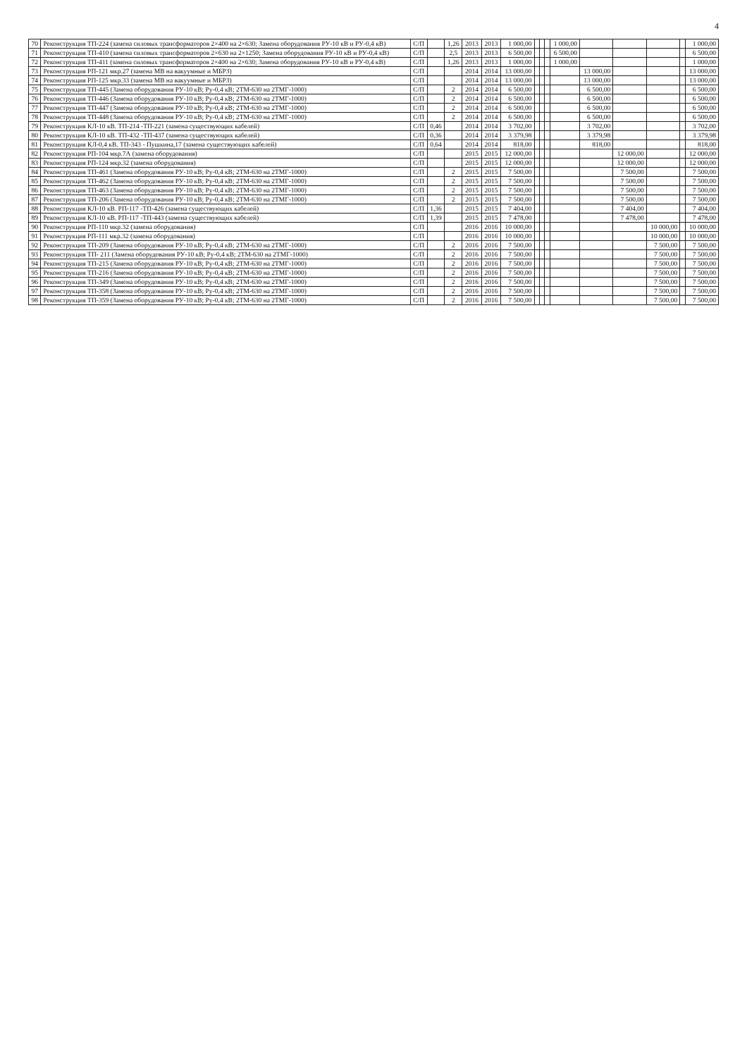4
| 70 | Реконструкция ТП-224 (замена силовых трансформаторов 2×400 на 2×630; Замена оборудования РУ-10 кВ и РУ-0,4 кВ) | С/П | | 1,26 | 2013 | 2013 | 1 000,00 | | | | 1 000,00 | | | | | 1 000,00 |
| 71 | Реконструкция ТП-410 (замена силовых трансформаторов 2×630 на 2×1250; Замена оборудования РУ-10 кВ и РУ-0,4 кВ) | С/П | | 2,5 | 2013 | 2013 | 6 500,00 | | | | 6 500,00 | | | | | 6 500,00 |
| 72 | Реконструкция ТП-411 (замена силовых трансформаторов 2×400 на 2×630; Замена оборудования РУ-10 кВ и РУ-0,4 кВ) | С/П | | 1,26 | 2013 | 2013 | 1 000,00 | | | | 1 000,00 | | | | | 1 000,00 |
| 73 | Реконструкция РП-121 мкр.27 (замена МВ на вакуумные и МБРЗ) | С/П | | | 2014 | 2014 | 13 000,00 | | | | | 13 000,00 | | | | 13 000,00 |
| 74 | Реконструкция РП-125 мкр.33 (замена МВ на вакуумные и МБРЗ) | С/П | | | 2014 | 2014 | 13 000,00 | | | | | 13 000,00 | | | | 13 000,00 |
| 75 | Реконструкция ТП-445 (Замена оборудования РУ-10 кВ; Ру-0,4 кВ; 2ТМ-630 на 2ТМГ-1000) | С/П | | 2 | 2014 | 2014 | 6 500,00 | | | | | 6 500,00 | | | | 6 500,00 |
| 76 | Реконструкция ТП-446 (Замена оборудования РУ-10 кВ; Ру-0,4 кВ; 2ТМ-630 на 2ТМГ-1000) | С/П | | 2 | 2014 | 2014 | 6 500,00 | | | | | 6 500,00 | | | | 6 500,00 |
| 77 | Реконструкция ТП-447 (Замена оборудования РУ-10 кВ; Ру-0,4 кВ; 2ТМ-630 на 2ТМГ-1000) | С/П | | 2 | 2014 | 2014 | 6 500,00 | | | | | 6 500,00 | | | | 6 500,00 |
| 78 | Реконструкция ТП-448 (Замена оборудования РУ-10 кВ; Ру-0,4 кВ; 2ТМ-630 на 2ТМГ-1000) | С/П | | 2 | 2014 | 2014 | 6 500,00 | | | | | 6 500,00 | | | | 6 500,00 |
| 79 | Реконструкция КЛ-10 кВ. ТП-214 -ТП-221 (замена существующих кабелей) | С/П | 0,46 | | 2014 | 2014 | 3 702,00 | | | | | 3 702,00 | | | | 3 702,00 |
| 80 | Реконструкция КЛ-10 кВ. ТП-432 -ТП-437 (замена существующих кабелей) | С/П | 0,36 | | 2014 | 2014 | 3 379,98 | | | | | 3 379,98 | | | | 3 379,98 |
| 81 | Реконструкция КЛ-0,4 кВ. ТП-343 - Пушкина,17 (замена существующих кабелей) | С/П | 0,64 | | 2014 | 2014 | 818,00 | | | | | 818,00 | | | | 818,00 |
| 82 | Реконструкция РП-104 мкр.7А (замена оборудования) | С/П | | | 2015 | 2015 | 12 000,00 | | | | | | 12 000,00 | | | 12 000,00 |
| 83 | Реконструкция РП-124 мкр.32 (замена оборудования) | С/П | | | 2015 | 2015 | 12 000,00 | | | | | | 12 000,00 | | | 12 000,00 |
| 84 | Реконструкция ТП-461 (Замена оборудования РУ-10 кВ; Ру-0,4 кВ; 2ТМ-630 на 2ТМГ-1000) | С/П | | 2 | 2015 | 2015 | 7 500,00 | | | | | | 7 500,00 | | | 7 500,00 |
| 85 | Реконструкция ТП-462 (Замена оборудования РУ-10 кВ; Ру-0,4 кВ; 2ТМ-630 на 2ТМГ-1000) | С/П | | 2 | 2015 | 2015 | 7 500,00 | | | | | | 7 500,00 | | | 7 500,00 |
| 86 | Реконструкция ТП-463 (Замена оборудования РУ-10 кВ; Ру-0,4 кВ; 2ТМ-630 на 2ТМГ-1000) | С/П | | 2 | 2015 | 2015 | 7 500,00 | | | | | | 7 500,00 | | | 7 500,00 |
| 87 | Реконструкция ТП-206 (Замена оборудования РУ-10 кВ; Ру-0,4 кВ; 2ТМ-630 на 2ТМГ-1000) | С/П | | 2 | 2015 | 2015 | 7 500,00 | | | | | | 7 500,00 | | | 7 500,00 |
| 88 | Реконструкция КЛ-10 кВ. РП-117 -ТП-426 (замена существующих кабелей) | С/П | 1,36 | | 2015 | 2015 | 7 404,00 | | | | | | 7 404,00 | | | 7 404,00 |
| 89 | Реконструкция КЛ-10 кВ. РП-117 -ТП-443 (замена существующих кабелей) | С/П | 1,39 | | 2015 | 2015 | 7 478,00 | | | | | | 7 478,00 | | | 7 478,00 |
| 90 | Реконструкция РП-110 мкр.32 (замена оборудования) | С/П | | | 2016 | 2016 | 10 000,00 | | | | | | | 10 000,00 | | 10 000,00 |
| 91 | Реконструкция РП-111 мкр.32 (замена оборудования) | С/П | | | 2016 | 2016 | 10 000,00 | | | | | | | 10 000,00 | | 10 000,00 |
| 92 | Реконструкция ТП-209 (Замена оборудования РУ-10 кВ; Ру-0,4 кВ; 2ТМ-630 на 2ТМГ-1000) | С/П | | 2 | 2016 | 2016 | 7 500,00 | | | | | | | 7 500,00 | | 7 500,00 |
| 93 | Реконструкция ТП- 211 (Замена оборудования РУ-10 кВ; Ру-0,4 кВ; 2ТМ-630 на 2ТМГ-1000) | С/П | | 2 | 2016 | 2016 | 7 500,00 | | | | | | | 7 500,00 | | 7 500,00 |
| 94 | Реконструкция ТП-215 (Замена оборудования РУ-10 кВ; Ру-0,4 кВ; 2ТМ-630 на 2ТМГ-1000) | С/П | | 2 | 2016 | 2016 | 7 500,00 | | | | | | | 7 500,00 | | 7 500,00 |
| 95 | Реконструкция ТП-216 (Замена оборудования РУ-10 кВ; Ру-0,4 кВ; 2ТМ-630 на 2ТМГ-1000) | С/П | | 2 | 2016 | 2016 | 7 500,00 | | | | | | | 7 500,00 | | 7 500,00 |
| 96 | Реконструкция ТП-349 (Замена оборудования РУ-10 кВ; Ру-0,4 кВ; 2ТМ-630 на 2ТМГ-1000) | С/П | | 2 | 2016 | 2016 | 7 500,00 | | | | | | | 7 500,00 | | 7 500,00 |
| 97 | Реконструкция ТП-358 (Замена оборудования РУ-10 кВ; Ру-0,4 кВ; 2ТМ-630 на 2ТМГ-1000) | С/П | | 2 | 2016 | 2016 | 7 500,00 | | | | | | | 7 500,00 | | 7 500,00 |
| 98 | Реконструкция ТП-359 (Замена оборудования РУ-10 кВ; Ру-0,4 кВ; 2ТМ-630 на 2ТМГ-1000) | С/П | | 2 | 2016 | 2016 | 7 500,00 | | | | | | | 7 500,00 | | 7 500,00 |